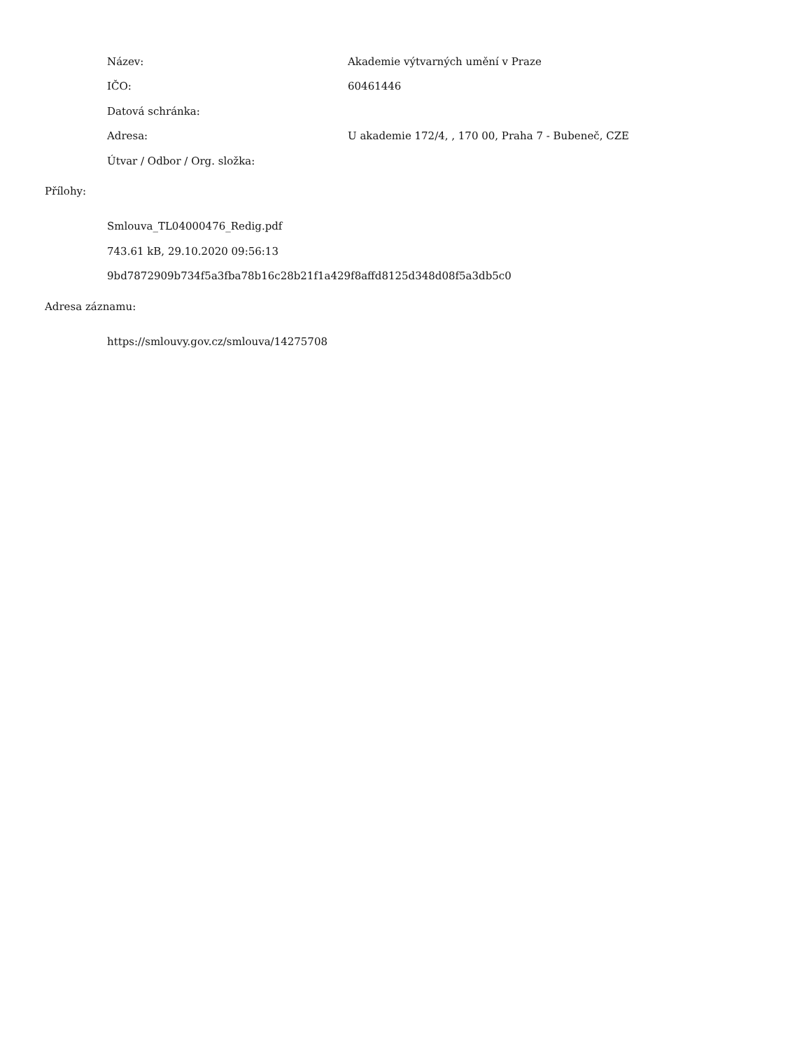Název: Akademie výtvarných umění v Praze
IČO: 60461446
Datová schránka:
Adresa: U akademie 172/4, , 170 00, Praha 7 - Bubeneč, CZE
Útvar / Odbor / Org. složka:
Přílohy:
Smlouva_TL04000476_Redig.pdf
743.61 kB, 29.10.2020 09:56:13
9bd7872909b734f5a3fba78b16c28b21f1a429f8affd8125d348d08f5a3db5c0
Adresa záznamu:
https://smlouvy.gov.cz/smlouva/14275708